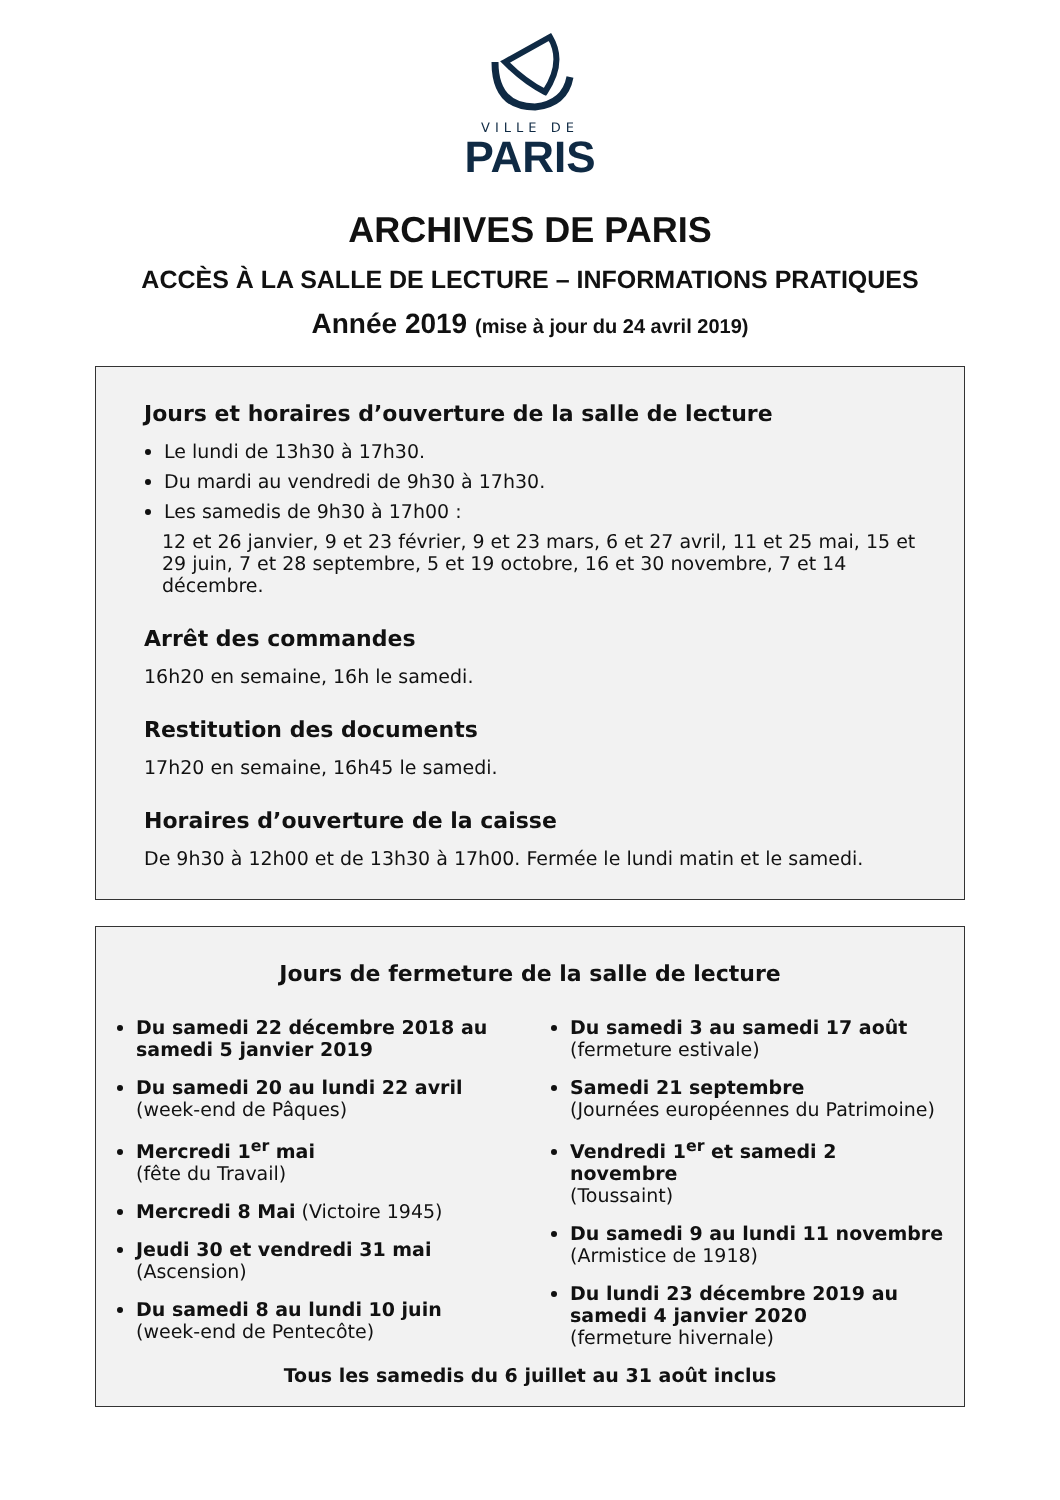VILLE DE
PARIS
ARCHIVES DE PARIS
ACCÈS À LA SALLE DE LECTURE – INFORMATIONS PRATIQUES
Année 2019 (mise à jour du 24 avril 2019)
Jours et horaires d’ouverture de la salle de lecture
Le lundi de 13h30 à 17h30.
Du mardi au vendredi de 9h30 à 17h30.
Les samedis de 9h30 à 17h00 :
12 et 26 janvier, 9 et 23 février, 9 et 23 mars, 6 et 27 avril, 11 et 25 mai, 15 et 29 juin, 7 et 28 septembre, 5 et 19 octobre, 16 et 30 novembre, 7 et 14 décembre.
Arrêt des commandes
16h20 en semaine, 16h le samedi.
Restitution des documents
17h20 en semaine, 16h45 le samedi.
Horaires d’ouverture de la caisse
De 9h30 à 12h00 et de 13h30 à 17h00. Fermée le lundi matin et le samedi.
Jours de fermeture de la salle de lecture
Du samedi 22 décembre 2018 au samedi 5 janvier 2019
Du samedi 20 au lundi 22 avril
(week-end de Pâques)
Mercredi 1<sup>er</sup> mai
(fête du Travail)
Mercredi 8 Mai (Victoire 1945)
Jeudi 30 et vendredi 31 mai
(Ascension)
Du samedi 8 au lundi 10 juin
(week-end de Pentecôte)
Du samedi 3 au samedi 17 août
(fermeture estivale)
Samedi 21 septembre
(Journées européennes du Patrimoine)
Vendredi 1<sup>er</sup> et samedi 2 novembre
(Toussaint)
Du samedi 9 au lundi 11 novembre
(Armistice de 1918)
Du lundi 23 décembre 2019 au samedi 4 janvier 2020
(fermeture hivernale)
Tous les samedis du 6 juillet au 31 août inclus